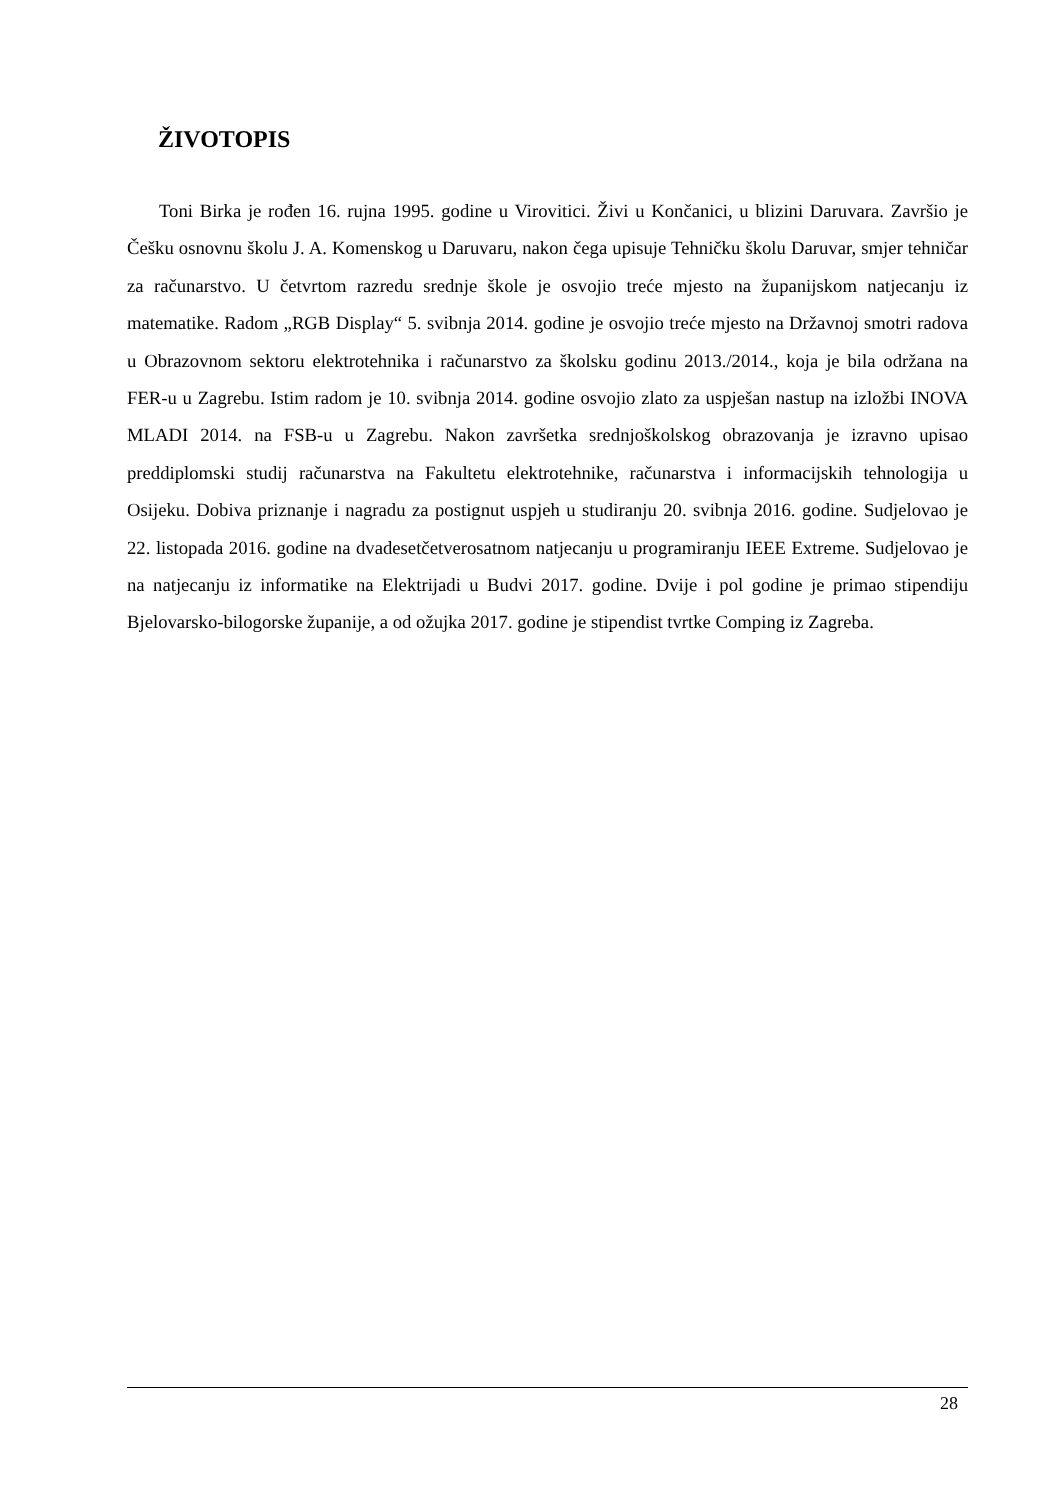ŽIVOTOPIS
Toni Birka je rođen 16. rujna 1995. godine u Virovitici. Živi u Končanici, u blizini Daruvara. Završio je Češku osnovnu školu J. A. Komenskog u Daruvaru, nakon čega upisuje Tehničku školu Daruvar, smjer tehničar za računarstvo. U četvrtom razredu srednje škole je osvojio treće mjesto na županijskom natjecanju iz matematike. Radom „RGB Display“ 5. svibnja 2014. godine je osvojio treće mjesto na Državnoj smotri radova u Obrazovnom sektoru elektrotehnika i računarstvo za školsku godinu 2013./2014., koja je bila održana na FER-u u Zagrebu. Istim radom je 10. svibnja 2014. godine osvojio zlato za uspješan nastup na izložbi INOVA MLADI 2014. na FSB-u u Zagrebu. Nakon završetka srednjoškolskog obrazovanja je izravno upisao preddiplomski studij računarstva na Fakultetu elektrotehnike, računarstva i informacijskih tehnologija u Osijeku. Dobiva priznanje i nagradu za postignut uspjeh u studiranju 20. svibnja 2016. godine. Sudjelovao je 22. listopada 2016. godine na dvadesetčetverosatnom natjecanju u programiranju IEEE Extreme. Sudjelovao je na natjecanju iz informatike na Elektrijadi u Budvi 2017. godine. Dvije i pol godine je primao stipendiju Bjelovarsko-bilogorske županije, a od ožujka 2017. godine je stipendist tvrtke Comping iz Zagreba.
28